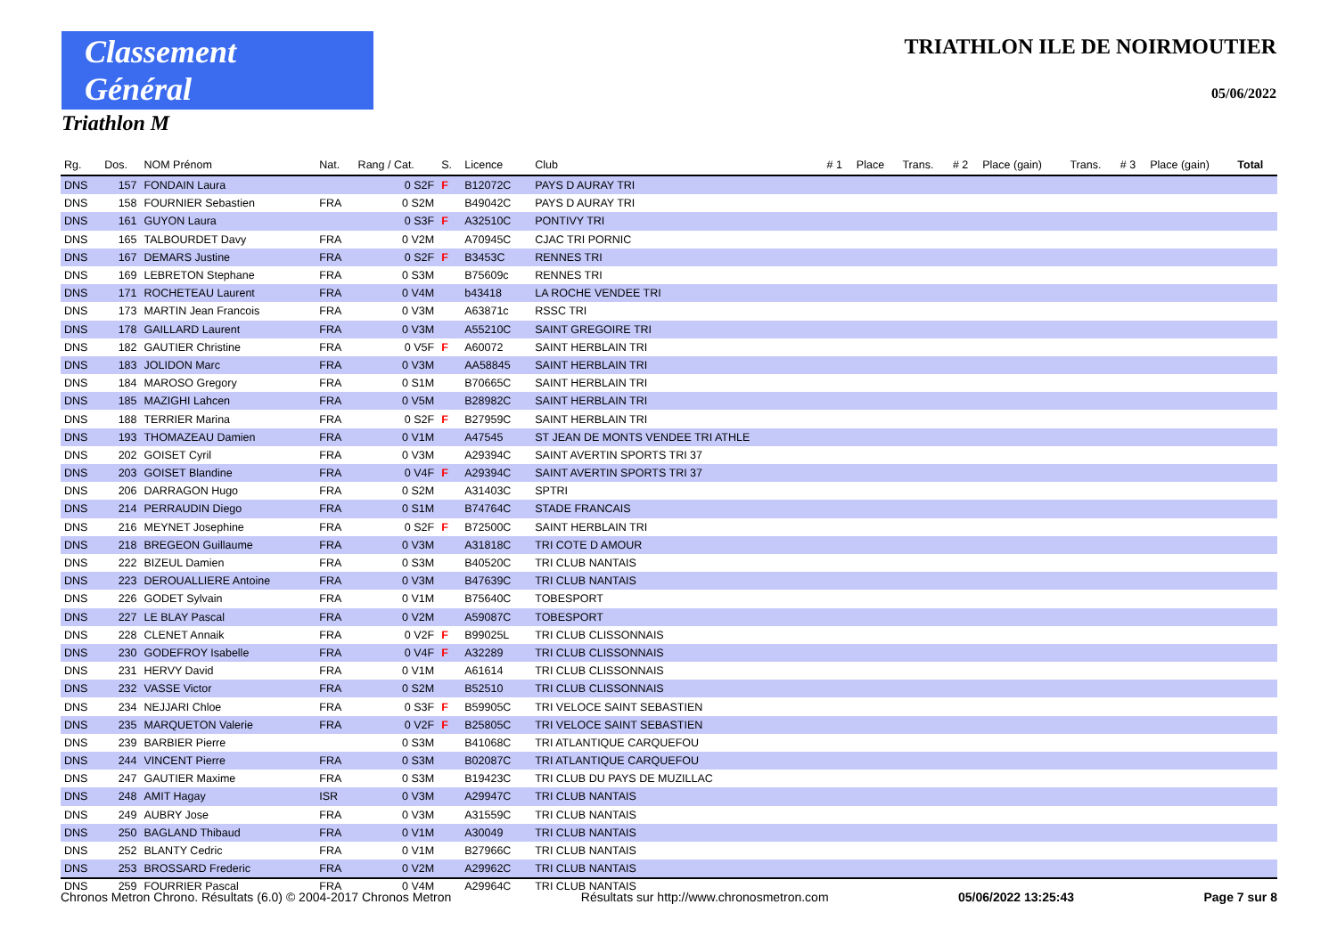Classement Général
Triathlon M
TRIATHLON ILE DE NOIRMOUTIER
05/06/2022
| Rg. | Dos. | NOM Prénom | Nat. | Rang / Cat. | S. | Licence | Club | # 1 | Place | Trans. | # 2 | Place (gain) | Trans. | # 3 | Place (gain) | Total |
| --- | --- | --- | --- | --- | --- | --- | --- | --- | --- | --- | --- | --- | --- | --- | --- | --- |
| DNS | 157 | FONDAIN Laura | | 0 S2F | F | B12072C | PAYS D AURAY TRI | | | | | | | | | |
| DNS | 158 | FOURNIER Sebastien | FRA | 0 S2M | | B49042C | PAYS D AURAY TRI | | | | | | | | | |
| DNS | 161 | GUYON Laura | | 0 S3F | F | A32510C | PONTIVY TRI | | | | | | | | | |
| DNS | 165 | TALBOURDET Davy | FRA | 0 V2M | | A70945C | CJAC TRI PORNIC | | | | | | | | | |
| DNS | 167 | DEMARS Justine | FRA | 0 S2F | F | B3453C | RENNES TRI | | | | | | | | | |
| DNS | 169 | LEBRETON Stephane | FRA | 0 S3M | | B75609c | RENNES TRI | | | | | | | | | |
| DNS | 171 | ROCHETEAU Laurent | FRA | 0 V4M | | b43418 | LA ROCHE VENDEE TRI | | | | | | | | | |
| DNS | 173 | MARTIN Jean Francois | FRA | 0 V3M | | A63871c | RSSC TRI | | | | | | | | | |
| DNS | 178 | GAILLARD Laurent | FRA | 0 V3M | | A55210C | SAINT GREGOIRE TRI | | | | | | | | | |
| DNS | 182 | GAUTIER Christine | FRA | 0 V5F | F | A60072 | SAINT HERBLAIN TRI | | | | | | | | | |
| DNS | 183 | JOLIDON Marc | FRA | 0 V3M | | AA58845 | SAINT HERBLAIN TRI | | | | | | | | | |
| DNS | 184 | MAROSO Gregory | FRA | 0 S1M | | B70665C | SAINT HERBLAIN TRI | | | | | | | | | |
| DNS | 185 | MAZIGHI Lahcen | FRA | 0 V5M | | B28982C | SAINT HERBLAIN TRI | | | | | | | | | |
| DNS | 188 | TERRIER Marina | FRA | 0 S2F | F | B27959C | SAINT HERBLAIN TRI | | | | | | | | | |
| DNS | 193 | THOMAZEAU Damien | FRA | 0 V1M | | A47545 | ST JEAN DE MONTS VENDEE TRI ATHLE | | | | | | | | | |
| DNS | 202 | GOISET Cyril | FRA | 0 V3M | | A29394C | SAINT AVERTIN SPORTS TRI 37 | | | | | | | | | |
| DNS | 203 | GOISET Blandine | FRA | 0 V4F | F | A29394C | SAINT AVERTIN SPORTS TRI 37 | | | | | | | | | |
| DNS | 206 | DARRAGON Hugo | FRA | 0 S2M | | A31403C | SPTRI | | | | | | | | | |
| DNS | 214 | PERRAUDIN Diego | FRA | 0 S1M | | B74764C | STADE FRANCAIS | | | | | | | | | |
| DNS | 216 | MEYNET Josephine | FRA | 0 S2F | F | B72500C | SAINT HERBLAIN TRI | | | | | | | | | |
| DNS | 218 | BREGEON Guillaume | FRA | 0 V3M | | A31818C | TRI COTE D AMOUR | | | | | | | | | |
| DNS | 222 | BIZEUL Damien | FRA | 0 S3M | | B40520C | TRI CLUB NANTAIS | | | | | | | | | |
| DNS | 223 | DEROUALLIERE Antoine | FRA | 0 V3M | | B47639C | TRI CLUB NANTAIS | | | | | | | | | |
| DNS | 226 | GODET Sylvain | FRA | 0 V1M | | B75640C | TOBESPORT | | | | | | | | | |
| DNS | 227 | LE BLAY Pascal | FRA | 0 V2M | | A59087C | TOBESPORT | | | | | | | | | |
| DNS | 228 | CLENET Annaik | FRA | 0 V2F | F | B99025L | TRI CLUB CLISSONNAIS | | | | | | | | | |
| DNS | 230 | GODEFROY Isabelle | FRA | 0 V4F | F | A32289 | TRI CLUB CLISSONNAIS | | | | | | | | | |
| DNS | 231 | HERVY David | FRA | 0 V1M | | A61614 | TRI CLUB CLISSONNAIS | | | | | | | | | |
| DNS | 232 | VASSE Victor | FRA | 0 S2M | | B52510 | TRI CLUB CLISSONNAIS | | | | | | | | | |
| DNS | 234 | NEJJARI Chloe | FRA | 0 S3F | F | B59905C | TRI VELOCE SAINT SEBASTIEN | | | | | | | | | |
| DNS | 235 | MARQUETON Valerie | FRA | 0 V2F | F | B25805C | TRI VELOCE SAINT SEBASTIEN | | | | | | | | | |
| DNS | 239 | BARBIER Pierre | | 0 S3M | | B41068C | TRI ATLANTIQUE CARQUEFOU | | | | | | | | | |
| DNS | 244 | VINCENT Pierre | FRA | 0 S3M | | B02087C | TRI ATLANTIQUE CARQUEFOU | | | | | | | | | |
| DNS | 247 | GAUTIER Maxime | FRA | 0 S3M | | B19423C | TRI CLUB DU PAYS DE MUZILLAC | | | | | | | | | |
| DNS | 248 | AMIT Hagay | ISR | 0 V3M | | A29947C | TRI CLUB NANTAIS | | | | | | | | | |
| DNS | 249 | AUBRY Jose | FRA | 0 V3M | | A31559C | TRI CLUB NANTAIS | | | | | | | | | |
| DNS | 250 | BAGLAND Thibaud | FRA | 0 V1M | | A30049 | TRI CLUB NANTAIS | | | | | | | | | |
| DNS | 252 | BLANTY Cedric | FRA | 0 V1M | | B27966C | TRI CLUB NANTAIS | | | | | | | | | |
| DNS | 253 | BROSSARD Frederic | FRA | 0 V2M | | A29962C | TRI CLUB NANTAIS | | | | | | | | | |
| DNS | 259 | FOURRIER Pascal | FRA | 0 V4M | | A29964C | TRI CLUB NANTAIS | | | | | | | | | |
Chronos Metron Chrono. Résultats (6.0) © 2004-2017 Chronos Metron Résultats sur http://www.chronosmetron.com 05/06/2022 13:25:43 Page 7 sur 8